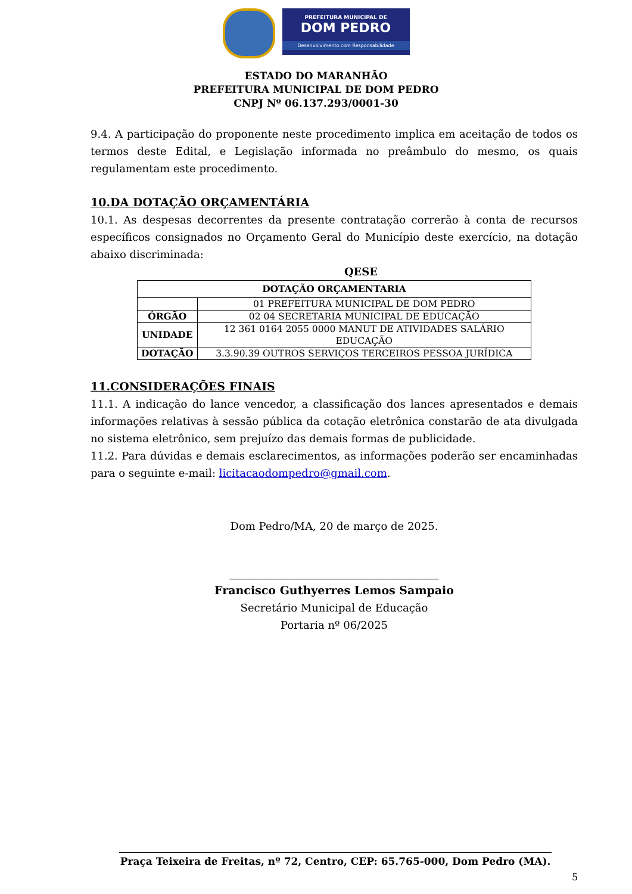PREFEITURA MUNICIPAL DE
DOM PEDRO
Desenvolvimento com Responsabilidade
ESTADO DO MARANHÃO
PREFEITURA MUNICIPAL DE DOM PEDRO
CNPJ Nº 06.137.293/0001-30
9.4. A participação do proponente neste procedimento implica em aceitação de todos os termos deste Edital, e Legislação informada no preâmbulo do mesmo, os quais regulamentam este procedimento.
10.DA DOTAÇÃO ORÇAMENTÁRIA
10.1. As despesas decorrentes da presente contratação correrão à conta de recursos específicos consignados no Orçamento Geral do Município deste exercício, na dotação abaixo discriminada:
QESE
| DOTAÇÃO ORÇAMENTARIA | |
| --- | --- |
| | 01 PREFEITURA MUNICIPAL DE DOM PEDRO |
| ÓRGÃO | 02 04 SECRETARIA MUNICIPAL DE EDUCAÇÃO |
| UNIDADE | 12 361 0164 2055 0000 MANUT DE ATIVIDADES SALÁRIO EDUCAÇÃO |
| DOTAÇÃO | 3.3.90.39 OUTROS SERVIÇOS TERCEIROS PESSOA JURÍDICA |
11.CONSIDERAÇÕES FINAIS
11.1. A indicação do lance vencedor, a classificação dos lances apresentados e demais informações relativas à sessão pública da cotação eletrônica constarão de ata divulgada no sistema eletrônico, sem prejuízo das demais formas de publicidade.
11.2. Para dúvidas e demais esclarecimentos, as informações poderão ser encaminhadas para o seguinte e-mail: licitacaodompedro@gmail.com.
Dom Pedro/MA, 20 de março de 2025.
_______________________________________
Francisco Guthyerres Lemos Sampaio
Secretário Municipal de Educação
Portaria nº 06/2025
Praça Teixeira de Freitas, nº 72, Centro, CEP: 65.765-000, Dom Pedro (MA).
5